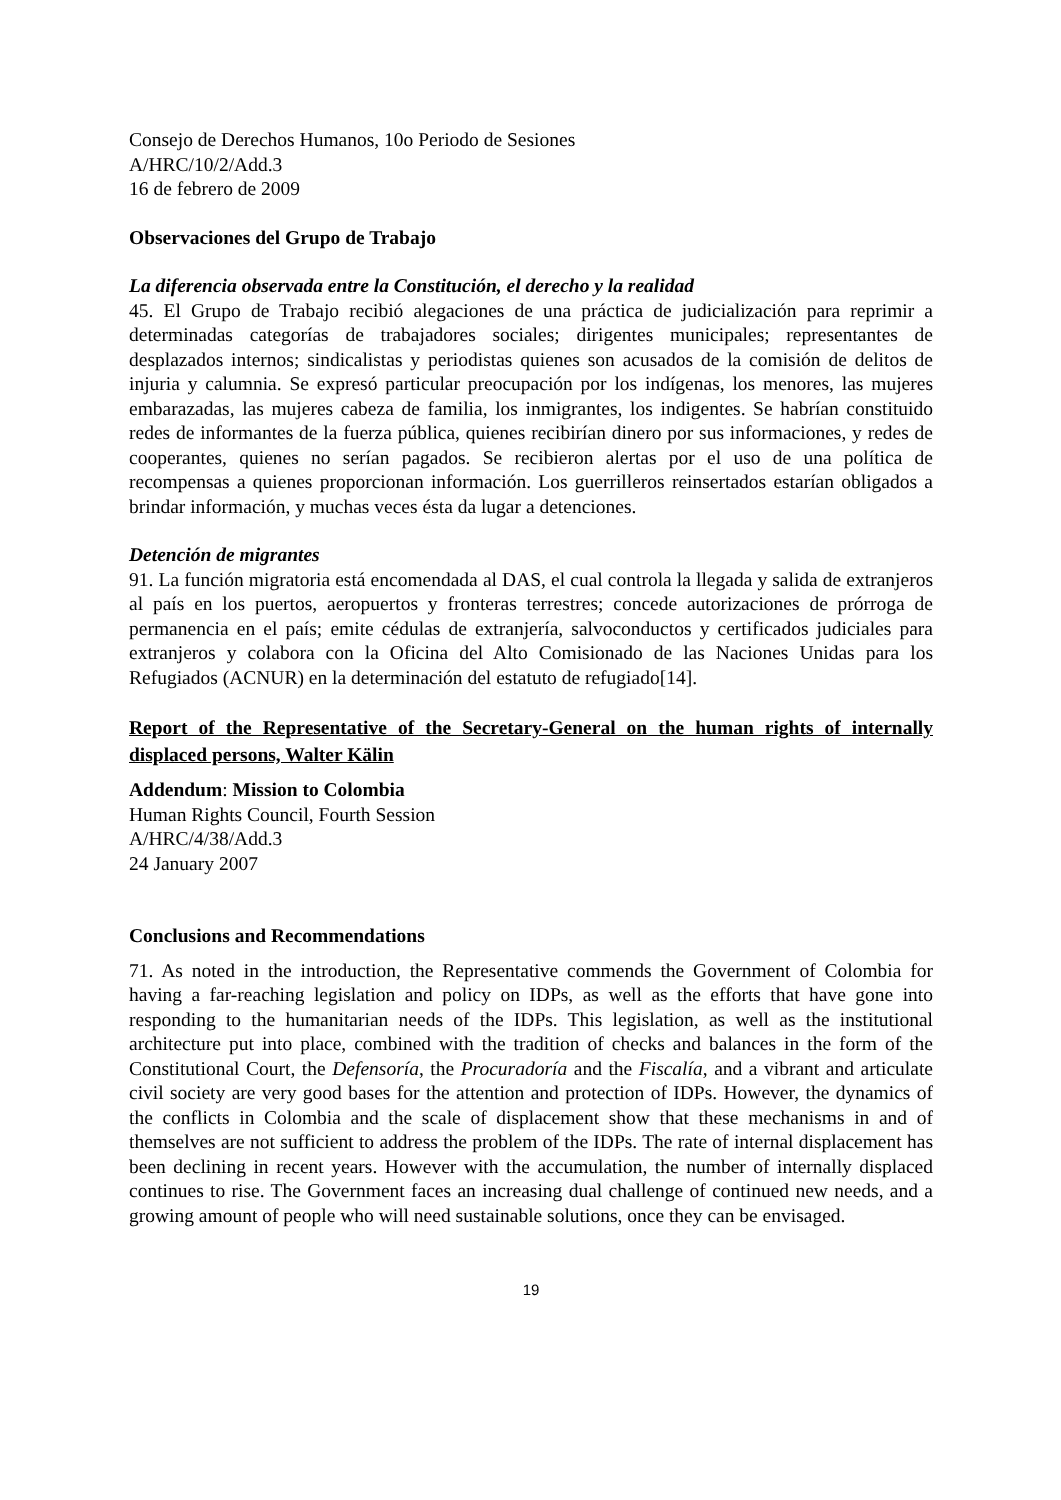Consejo de Derechos Humanos, 10o Periodo de Sesiones
A/HRC/10/2/Add.3
16 de febrero de 2009
Observaciones del Grupo de Trabajo
La diferencia observada entre la Constitución, el derecho y la realidad
45. El Grupo de Trabajo recibió alegaciones de una práctica de judicialización para reprimir a determinadas categorías de trabajadores sociales; dirigentes municipales; representantes de desplazados internos; sindicalistas y periodistas quienes son acusados de la comisión de delitos de injuria y calumnia. Se expresó particular preocupación por los indígenas, los menores, las mujeres embarazadas, las mujeres cabeza de familia, los inmigrantes, los indigentes. Se habrían constituido redes de informantes de la fuerza pública, quienes recibirían dinero por sus informaciones, y redes de cooperantes, quienes no serían pagados. Se recibieron alertas por el uso de una política de recompensas a quienes proporcionan información. Los guerrilleros reinsertados estarían obligados a brindar información, y muchas veces ésta da lugar a detenciones.
Detención de migrantes
91. La función migratoria está encomendada al DAS, el cual controla la llegada y salida de extranjeros al país en los puertos, aeropuertos y fronteras terrestres; concede autorizaciones de prórroga de permanencia en el país; emite cédulas de extranjería, salvoconductos y certificados judiciales para extranjeros y colabora con la Oficina del Alto Comisionado de las Naciones Unidas para los Refugiados (ACNUR) en la determinación del estatuto de refugiado[14].
Report of the Representative of the Secretary-General on the human rights of internally displaced persons, Walter Kälin
Addendum: Mission to Colombia
Human Rights Council, Fourth Session
A/HRC/4/38/Add.3
24 January 2007
Conclusions and Recommendations
71. As noted in the introduction, the Representative commends the Government of Colombia for having a far-reaching legislation and policy on IDPs, as well as the efforts that have gone into responding to the humanitarian needs of the IDPs. This legislation, as well as the institutional architecture put into place, combined with the tradition of checks and balances in the form of the Constitutional Court, the Defensoría, the Procuradoría and the Fiscalía, and a vibrant and articulate civil society are very good bases for the attention and protection of IDPs. However, the dynamics of the conflicts in Colombia and the scale of displacement show that these mechanisms in and of themselves are not sufficient to address the problem of the IDPs. The rate of internal displacement has been declining in recent years. However with the accumulation, the number of internally displaced continues to rise. The Government faces an increasing dual challenge of continued new needs, and a growing amount of people who will need sustainable solutions, once they can be envisaged.
19